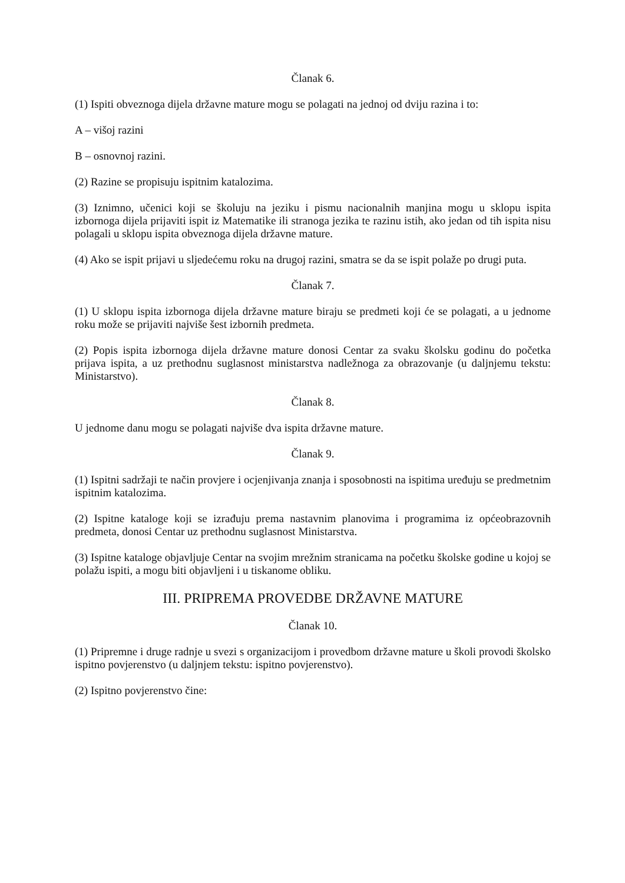Članak 6.
(1) Ispiti obveznoga dijela državne mature mogu se polagati na jednoj od dviju razina i to:
A – višoj razini
B – osnovnoj razini.
(2) Razine se propisuju ispitnim katalozima.
(3) Iznimno, učenici koji se školuju na jeziku i pismu nacionalnih manjina mogu u sklopu ispita izbornoga dijela prijaviti ispit iz Matematike ili stranoga jezika te razinu istih, ako jedan od tih ispita nisu polagali u sklopu ispita obveznoga dijela državne mature.
(4) Ako se ispit prijavi u sljedećemu roku na drugoj razini, smatra se da se ispit polaže po drugi puta.
Članak 7.
(1) U sklopu ispita izbornoga dijela državne mature biraju se predmeti koji će se polagati, a u jednome roku može se prijaviti najviše šest izbornih predmeta.
(2) Popis ispita izbornoga dijela državne mature donosi Centar za svaku školsku godinu do početka prijava ispita, a uz prethodnu suglasnost ministarstva nadležnoga za obrazovanje (u daljnjemu tekstu: Ministarstvo).
Članak 8.
U jednome danu mogu se polagati najviše dva ispita državne mature.
Članak 9.
(1) Ispitni sadržaji te način provjere i ocjenjivanja znanja i sposobnosti na ispitima uređuju se predmetnim ispitnim katalozima.
(2) Ispitne kataloge koji se izrađuju prema nastavnim planovima i programima iz općeobrazovnih predmeta, donosi Centar uz prethodnu suglasnost Ministarstva.
(3) Ispitne kataloge objavljuje Centar na svojim mrežnim stranicama na početku školske godine u kojoj se polažu ispiti, a mogu biti objavljeni i u tiskanome obliku.
III. PRIPREMA PROVEDBE DRŽAVNE MATURE
Članak 10.
(1) Pripremne i druge radnje u svezi s organizacijom i provedbom državne mature u školi provodi školsko ispitno povjerenstvo (u daljnjem tekstu: ispitno povjerenstvo).
(2) Ispitno povjerenstvo čine: